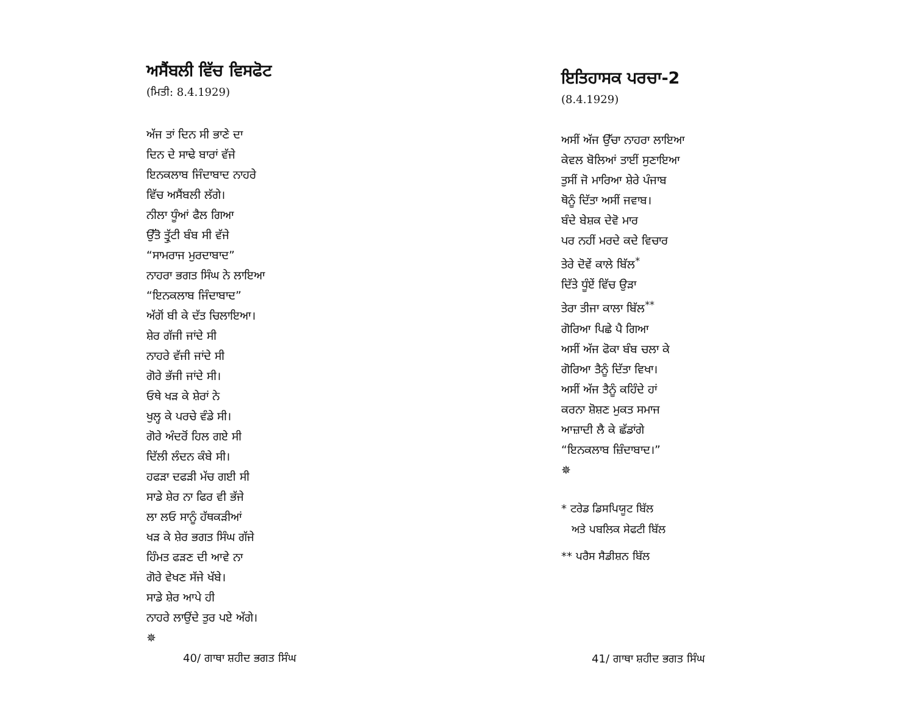ਅਸੈਂਬਲੀ ਵਿੱਚ ਵਿਸਫੋਟ
(ਮਿਤੀ: 8.4.1929)
ਅੱਜ ਤਾਂ ਦਿਨ ਸੀ ਭਾਣੇ ਦਾ
ਦਿਨ ਦੇ ਸਾਢੇ ਬਾਰਾਂ ਵੱਜੇ
ਇਨਕਲਾਬ ਜਿੰਦਾਬਾਦ ਨਾਹਰੇ
ਵਿੱਚ ਅਸੈਂਬਲੀ ਲੱਗੇ।
ਨੀਲਾ ਧੂੰਆਂ ਫੈਲ ਗਿਆ
ਉੱਤੋ ਤ੍ਰੁੱਟੀ ਬੰਬ ਸੀ ਵੱਜੇ
“ਸਾਮਰਾਜ ਮੁਰਦਾਬਾਦ”
ਨਾਹਰਾ ਭਗਤ ਸਿੰਘ ਨੇ ਲਾਇਆ
“ਇਨਕਲਾਬ ਜਿੰਦਾਬਾਦ”
ਅੱਗੋਂ ਬੀ ਕੇ ਦੱਤ ਚਿਲਾਇਆ।
ਸ਼ੇਰ ਗੱਜੀ ਜਾਂਦੇ ਸੀ
ਨਾਹਰੇ ਵੱਜੀ ਜਾਂਦੇ ਸੀ
ਗੋਰੇ ਭੱਜੀ ਜਾਂਦੇ ਸੀ।
ਓਥੇ ਖੜ ਕੇ ਸ਼ੇਰਾਂ ਨੇ
ਖੁਲ੍ਹ ਕੇ ਪਰਚੇ ਵੰਡੇ ਸੀ।
ਗੋਰੇ ਅੰਦਰੋਂ ਹਿਲ ਗਏ ਸੀ
ਦਿੱਲੀ ਲੰਦਨ ਕੰਬੇ ਸੀ।
ਹਫੜਾ ਦਫੜੀ ਮੱਚ ਗਈ ਸੀ
ਸਾਡੇ ਸ਼ੇਰ ਨਾ ਫਿਰ ਵੀ ਭੱਜੇ
ਲਾ ਲਓ ਸਾਨੂੰ ਹੱਥਕੜੀਆਂ
ਖੜ ਕੇ ਸ਼ੇਰ ਭਗਤ ਸਿੰਘ ਗੱਜੇ
ਹਿੰਮਤ ਫੜਣ ਦੀ ਆਵੇ ਨਾ
ਗੋਰੇ ਵੇਖਣ ਸੱਜੇ ਖੱਬੇ।
ਸਾਡੇ ਸ਼ੇਰ ਆਪੇ ਹੀ
ਨਾਹਰੇ ਲਾਉਂਦੇ ਤੁਰ ਪਏ ਅੱਗੇ।
✵
40/ ਗਾਥਾ ਸ਼ਹੀਦ ਭਗਤ ਸਿੰਘ
ਇਤਿਹਾਸਕ ਪਰਚਾ-2
(8.4.1929)
ਅਸੀਂ ਅੱਜ ਉੱਚਾ ਨਾਹਰਾ ਲਾਇਆ
ਕੇਵਲ ਬੋਲਿਆਂ ਤਾਈਂ ਸੁਣਾਇਆ
ਤੁਸੀਂ ਜੋ ਮਾਰਿਆ ਸ਼ੇਰੇ ਪੰਜਾਬ
ਥੋਨੂੰ ਦਿੱਤਾ ਅਸੀਂ ਜਵਾਬ।
ਬੰਦੇ ਬੇਸ਼ਕ ਦੇਵੋ ਮਾਰ
ਪਰ ਨਹੀਂ ਮਰਦੇ ਕਦੇ ਵਿਚਾਰ
ਤੇਰੇ ਦੋਵੇਂ ਕਾਲੇ ਬਿੱਲ<sup>*</sup>
ਦਿੱਤੇ ਧੂੰਏਂ ਵਿੱਚ ਉੜਾ
ਤੇਰਾ ਤੀਜਾ ਕਾਲਾ ਬਿੱਲ<sup>**</sup>
ਗੋਰਿਆ ਪਿਛੇ ਪੈ ਗਿਆ
ਅਸੀਂ ਅੱਜ ਫੋਕਾ ਬੰਬ ਚਲਾ ਕੇ
ਗੋਰਿਆ ਤੈਨੂੰ ਦਿੱਤਾ ਵਿਖਾ।
ਅਸੀਂ ਅੱਜ ਤੈਨੂੰ ਕਹਿੰਦੇ ਹਾਂ
ਕਰਨਾ ਸ਼ੋਸ਼ਣ ਮੁਕਤ ਸਮਾਜ
ਆਜ਼ਾਦੀ ਲੈ ਕੇ ਛੱਡਾਂਗੇ
“ਇਨਕਲਾਬ ਜ਼ਿੰਦਾਬਾਦ।”
✵
* ਟਰੇਡ ਡਿਸਪਿਯੂਟ ਬਿੱਲ
ਅਤੇ ਪਬਲਿਕ ਸੇਫਟੀ ਬਿੱਲ
** ਪਰੈਸ ਸੈਡੀਸ਼ਨ ਬਿੱਲ
41/ ਗਾਥਾ ਸ਼ਹੀਦ ਭਗਤ ਸਿੰਘ